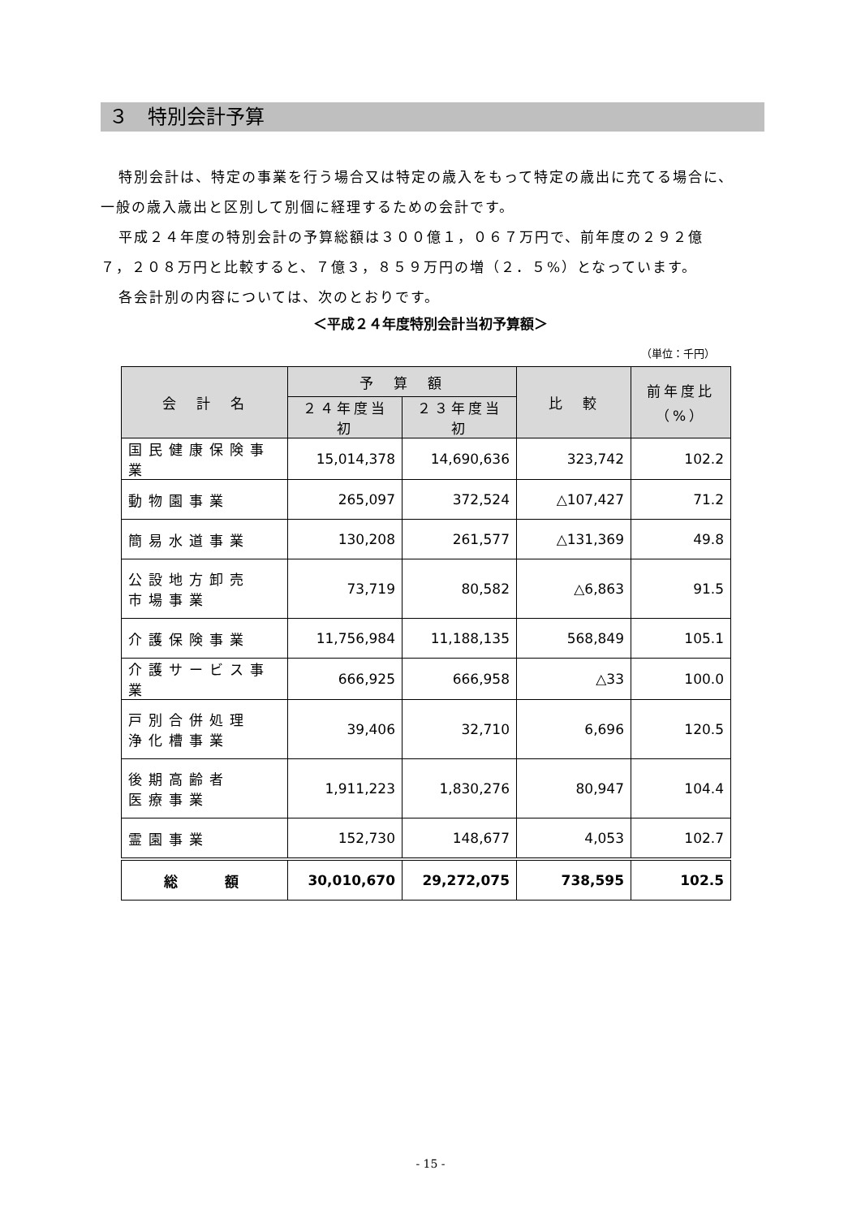３　特別会計予算
特別会計は、特定の事業を行う場合又は特定の歳入をもって特定の歳出に充てる場合に、
一般の歳入歳出と区別して別個に経理するための会計です。
平成２４年度の特別会計の予算総額は３００億１，０６７万円で、前年度の２９２億
７，２０８万円と比較すると、７億３，８５９万円の増（２．５%）となっています。
各会計別の内容については、次のとおりです。
＜平成２４年度特別会計当初予算額＞
（単位：千円）
| 会 計 名 | 予 算 額 | | 比 較 | 前年度比 （%） |
| --- | --- | --- | --- | --- |
| | ２４年度当初 | ２３年度当初 | | |
| 国民健康保険事業 | 15,014,378 | 14,690,636 | 323,742 | 102.2 |
| 動物園事業 | 265,097 | 372,524 | △107,427 | 71.2 |
| 簡易水道事業 | 130,208 | 261,577 | △131,369 | 49.8 |
| 公設地方卸売 市場事業 | 73,719 | 80,582 | △6,863 | 91.5 |
| 介護保険事業 | 11,756,984 | 11,188,135 | 568,849 | 105.1 |
| 介護サービス事業 | 666,925 | 666,958 | △33 | 100.0 |
| 戸別合併処理 浄化槽事業 | 39,406 | 32,710 | 6,696 | 120.5 |
| 後期高齢者 医療事業 | 1,911,223 | 1,830,276 | 80,947 | 104.4 |
| 霊園事業 | 152,730 | 148,677 | 4,053 | 102.7 |
| 総 額 | 30,010,670 | 29,272,075 | 738,595 | 102.5 |
- 15 -